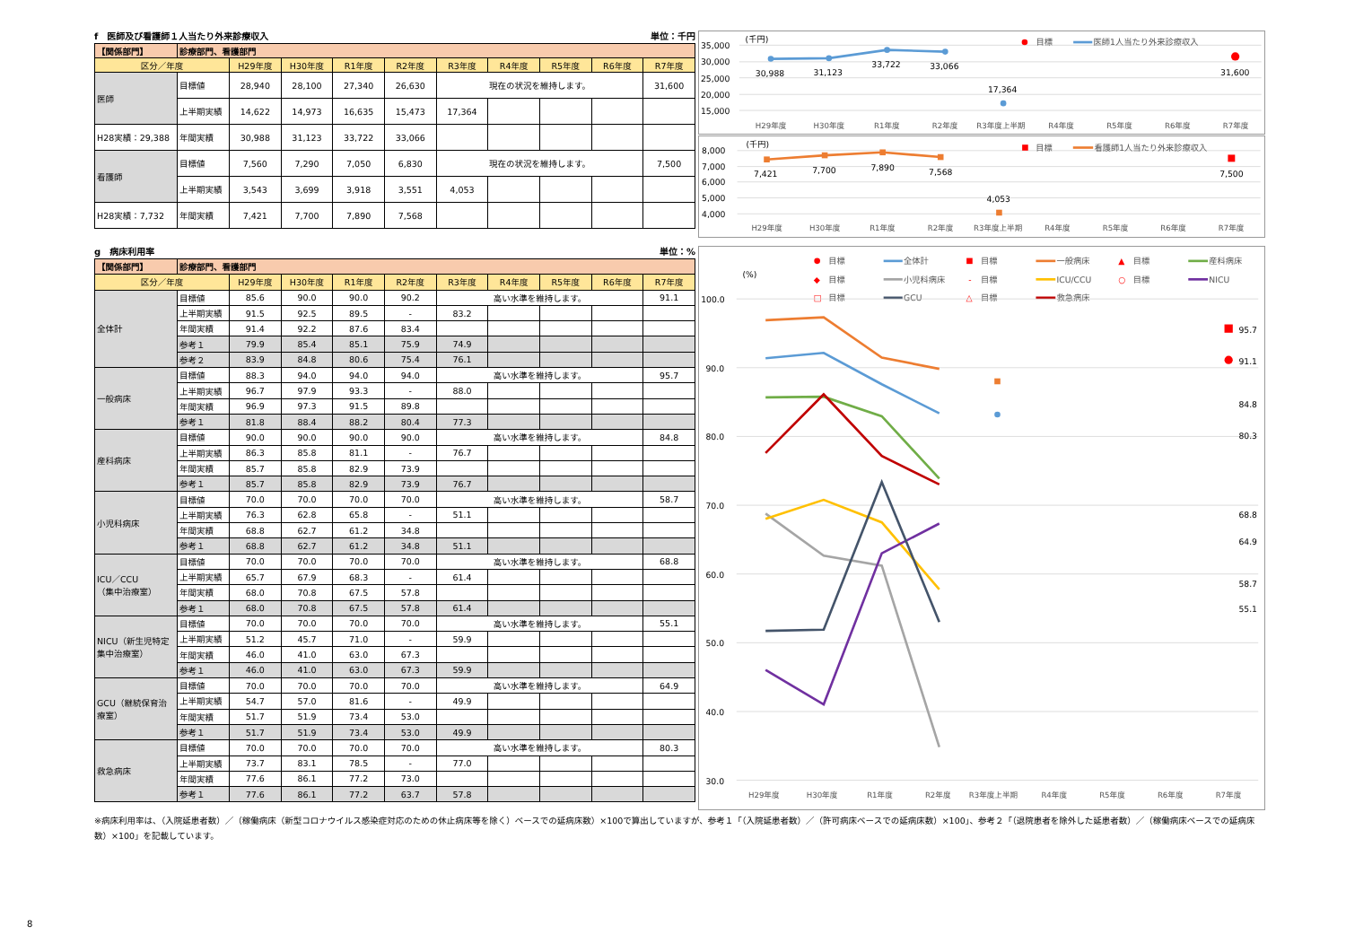f　医師及び看護師１人当たり外来診療収入 単位：千円
| 【関係部門】 | 診療部門、看護部門 | | | | | | | | | |
| 区分／年度 | | H29年度 | H30年度 | R1年度 | R2年度 | R3年度 | R4年度 | R5年度 | R6年度 | R7年度 |
| 医師 | 目標値 | 28,940 | 28,100 | 27,340 | 26,630 | 現在の状況を維持します。 | | | | 31,600 |
| | 上半期実績 | 14,622 | 14,973 | 16,635 | 15,473 | 17,364 | | | | |
| H28実績：29,388 | 年間実績 | 30,988 | 31,123 | 33,722 | 33,066 | | | | | |
| 看護師 | 目標値 | 7,560 | 7,290 | 7,050 | 6,830 | 現在の状況を維持します。 | | | | 7,500 |
| | 上半期実績 | 3,543 | 3,699 | 3,918 | 3,551 | 4,053 | | | | |
| H28実績：7,732 | 年間実績 | 7,421 | 7,700 | 7,890 | 7,568 | | | | | |
(千円)
35,000
30,000
25,000
20,000
15,000
目標
医師1人当たり外来診療収入
30,988
31,123
33,722
33,066
17,364
31,600
H29年度
H30年度
R1年度
R2年度
R3年度上半期
R4年度
R5年度
R6年度
R7年度
(千円)
8,000
7,000
6,000
5,000
4,000
目標
看護師1人当たり外来診療収入
7,421
7,700
7,890
7,568
4,053
7,500
H29年度
H30年度
R1年度
R2年度
R3年度上半期
R4年度
R5年度
R6年度
R7年度
g　病床利用率 単位：%
| 【関係部門】 | 診療部門、看護部門 | | | | | | | | | |
| 区分／年度 | | H29年度 | H30年度 | R1年度 | R2年度 | R3年度 | R4年度 | R5年度 | R6年度 | R7年度 |
| 全体計 | 目標値 | 85.6 | 90.0 | 90.0 | 90.2 | 高い水準を維持します。 | | | | 91.1 |
| | 上半期実績 | 91.5 | 92.5 | 89.5 | - | 83.2 | | | | |
| | 年間実績 | 91.4 | 92.2 | 87.6 | 83.4 | | | | | |
| | 参考１ | 79.9 | 85.4 | 85.1 | 75.9 | 74.9 | | | | |
| | 参考２ | 83.9 | 84.8 | 80.6 | 75.4 | 76.1 | | | | |
| 一般病床 | 目標値 | 88.3 | 94.0 | 94.0 | 94.0 | 高い水準を維持します。 | | | | 95.7 |
| | 上半期実績 | 96.7 | 97.9 | 93.3 | - | 88.0 | | | | |
| | 年間実績 | 96.9 | 97.3 | 91.5 | 89.8 | | | | | |
| | 参考１ | 81.8 | 88.4 | 88.2 | 80.4 | 77.3 | | | | |
| 産科病床 | 目標値 | 90.0 | 90.0 | 90.0 | 90.0 | 高い水準を維持します。 | | | | 84.8 |
| | 上半期実績 | 86.3 | 85.8 | 81.1 | - | 76.7 | | | | |
| | 年間実績 | 85.7 | 85.8 | 82.9 | 73.9 | | | | | |
| | 参考１ | 85.7 | 85.8 | 82.9 | 73.9 | 76.7 | | | | |
| 小児科病床 | 目標値 | 70.0 | 70.0 | 70.0 | 70.0 | 高い水準を維持します。 | | | | 58.7 |
| | 上半期実績 | 76.3 | 62.8 | 65.8 | - | 51.1 | | | | |
| | 年間実績 | 68.8 | 62.7 | 61.2 | 34.8 | | | | | |
| | 参考１ | 68.8 | 62.7 | 61.2 | 34.8 | 51.1 | | | | |
| ICU／CCU （集中治療室） | 目標値 | 70.0 | 70.0 | 70.0 | 70.0 | 高い水準を維持します。 | | | | 68.8 |
| | 上半期実績 | 65.7 | 67.9 | 68.3 | - | 61.4 | | | | |
| | 年間実績 | 68.0 | 70.8 | 67.5 | 57.8 | | | | | |
| | 参考１ | 68.0 | 70.8 | 67.5 | 57.8 | 61.4 | | | | |
| NICU（新生児特定 集中治療室） | 目標値 | 70.0 | 70.0 | 70.0 | 70.0 | 高い水準を維持します。 | | | | 55.1 |
| | 上半期実績 | 51.2 | 45.7 | 71.0 | - | 59.9 | | | | |
| | 年間実績 | 46.0 | 41.0 | 63.0 | 67.3 | | | | | |
| | 参考１ | 46.0 | 41.0 | 63.0 | 67.3 | 59.9 | | | | |
| GCU（継続保育治 療室） | 目標値 | 70.0 | 70.0 | 70.0 | 70.0 | 高い水準を維持します。 | | | | 64.9 |
| | 上半期実績 | 54.7 | 57.0 | 81.6 | - | 49.9 | | | | |
| | 年間実績 | 51.7 | 51.9 | 73.4 | 53.0 | | | | | |
| | 参考１ | 51.7 | 51.9 | 73.4 | 53.0 | 49.9 | | | | |
| 救急病床 | 目標値 | 70.0 | 70.0 | 70.0 | 70.0 | 高い水準を維持します。 | | | | 80.3 |
| | 上半期実績 | 73.7 | 83.1 | 78.5 | - | 77.0 | | | | |
| | 年間実績 | 77.6 | 86.1 | 77.2 | 73.0 | | | | | |
| | 参考１ | 77.6 | 86.1 | 77.2 | 63.7 | 57.8 | | | | |
目標
全体計
目標
一般病床
▲
目標
産科病床
◆
目標
小児科病床
-
目標
ICU/CCU
○
目標
NICU
□
目標
GCU
△
目標
救急病床
(%)
100.0
90.0
80.0
70.0
60.0
50.0
40.0
30.0
95.7
91.1
84.8
80.3
68.8
64.9
58.7
55.1
H29年度
H30年度
R1年度
R2年度
R3年度上半期
R4年度
R5年度
R6年度
R7年度
※病床利用率は、（入院延患者数）／（稼働病床（新型コロナウイルス感染症対応のための休止病床等を除く）ベースでの延病床数）×100で算出していますが、参考１「（入院延患者数）／（許可病床ベースでの延病床数）×100」、参考２「（退院患者を除外した延患者数）／（稼働病床ベースでの延病床数）×100」を記載しています。
8